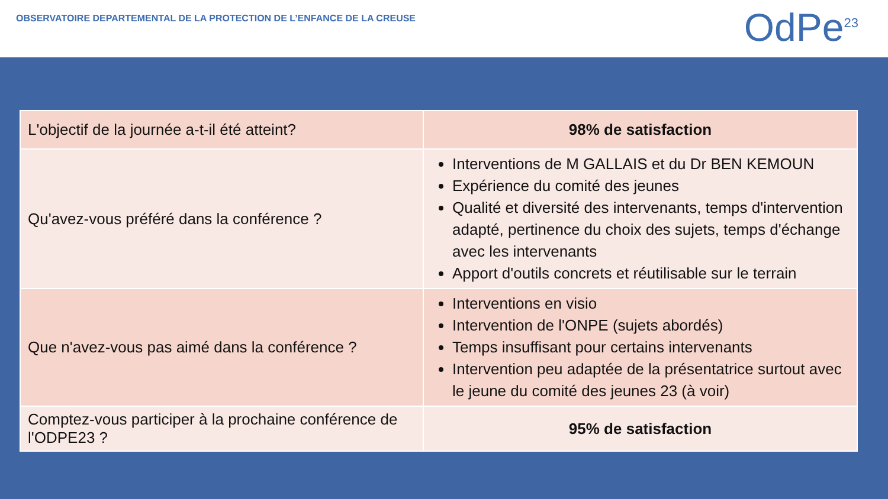OBSERVATOIRE DEPARTEMENTAL DE LA PROTECTION DE L’ENFANCE DE LA CREUSE
OdPe<sup>23</sup>
| L'objectif de la journée a-t-il été atteint? | 98% de satisfaction |
| Qu'avez-vous préféré dans la conférence ? | Interventions de M GALLAIS et du Dr BEN KEMOUN Expérience du comité des jeunes Qualité et diversité des intervenants, temps d'intervention adapté, pertinence du choix des sujets, temps d'échange avec les intervenants Apport d'outils concrets et réutilisable sur le terrain |
| Que n'avez-vous pas aimé dans la conférence ? | Interventions en visio Intervention de l'ONPE (sujets abordés) Temps insuffisant pour certains intervenants Intervention peu adaptée de la présentatrice surtout avec le jeune du comité des jeunes 23 (à voir) |
| Comptez-vous participer à la prochaine conférence de l'ODPE23 ? | 95% de satisfaction |